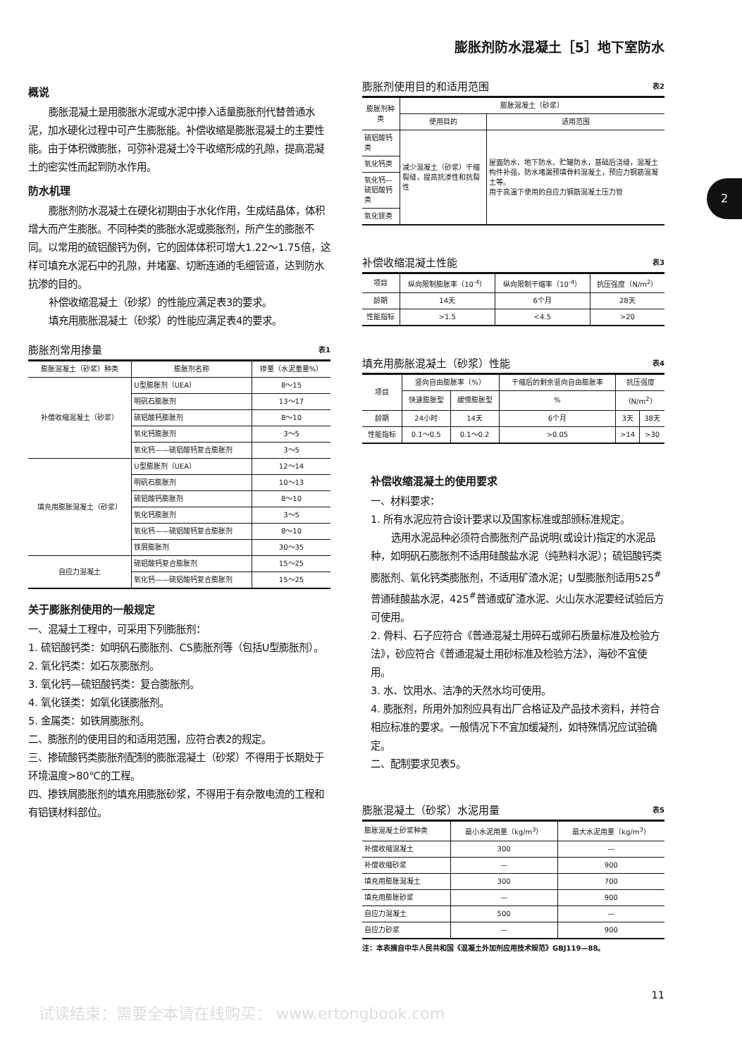膨胀剂防水混凝土［5］地下室防水
2
概说
膨胀混凝土是用膨胀水泥或水泥中掺入适量膨胀剂代替普通水泥，加水硬化过程中可产生膨胀能。补偿收缩是膨胀混凝土的主要性能。由于体积微膨胀，可弥补混凝土冷干收缩形成的孔隙，提高混凝土的密实性而起到防水作用。
防水机理
膨胀剂防水混凝土在硬化初期由于水化作用，生成结晶体，体积增大而产生膨胀。不同种类的膨胀水泥或膨胀剂，所产生的膨胀不同。以常用的硫铝酸钙为例，它的固体体积可增大1.22～1.75倍，这样可填充水泥石中的孔隙，并堵塞、切断连通的毛细管道，达到防水抗渗的目的。
补偿收缩混凝土（砂浆）的性能应满足表3的要求。
填充用膨胀混凝土（砂浆）的性能应满足表4的要求。
膨胀剂常用掺量 表1
| 膨胀混凝土（砂浆）种类 | 膨胀剂名称 | 掺量（水泥重量%） |
| --- | --- | --- |
| 补偿收缩混凝土（砂浆） | U型膨胀剂（UEA） | 8～15 |
| | 明矾石膨胀剂 | 13～17 |
| | 硫铝酸钙膨胀剂 | 8～10 |
| | 氧化钙膨胀剂 | 3～5 |
| | 氧化钙——硫铝酸钙复合膨胀剂 | 3～5 |
| 填充用膨胀混凝土（砂浆） | U型膨胀剂（UEA） | 12～14 |
| | 明矾石膨胀剂 | 10～13 |
| | 硫铝酸钙膨胀剂 | 8～10 |
| | 氧化钙膨胀剂 | 3～5 |
| | 氧化钙——硫铝酸钙复合膨胀剂 | 8～10 |
| | 铁屑膨胀剂 | 30～35 |
| 自应力混凝土 | 硫铝酸钙复合膨胀剂 | 15～25 |
| | 氧化钙——硫铝酸钙复合膨胀剂 | 15～25 |
关于膨胀剂使用的一般规定
一、混凝土工程中，可采用下列膨胀剂：
1. 硫铝酸钙类：如明矾石膨胀剂、CS膨胀剂等（包括U型膨胀剂）。
2. 氧化钙类：如石灰膨胀剂。
3. 氧化钙—硫铝酸钙类：复合膨胀剂。
4. 氧化镁类：如氧化镁膨胀剂。
5. 金属类：如铁屑膨胀剂。
二、膨胀剂的使用目的和适用范围，应符合表2的规定。
三、掺硫酸钙类膨胀剂配制的膨胀混凝土（砂浆）不得用于长期处于环境温度>80℃的工程。
四、掺铁屑膨胀剂的填充用膨胀砂浆，不得用于有杂散电流的工程和有铝镁材料部位。
膨胀剂使用目的和适用范围 表2
| 膨胀剂种类 | 膨胀混凝土（砂浆） | |
| --- | --- | --- |
| | 使用目的 | 适用范围 |
| 硫铝酸钙类 | 减少混凝土（砂浆）干缩裂缝，提高抗渗性和抗裂性 | 屋面防水、地下防水、贮罐防水，基础后浇缝，混凝土构件补强，防水堵漏预填骨料混凝土，预应力钢筋混凝土等。 用于高温下使用的自应力钢筋混凝土压力管 |
| 氧化钙类 | | |
| 氧化钙—硫铝酸钙类 | | |
| 氧化镁类 | | |
补偿收缩混凝土性能 表3
| 项目 | 纵向限制膨胀率（10<sup>-4</sup>） | 纵向限制干缩率（10<sup>-4</sup>） | 抗压强度（N/m<sup>2</sup>） |
| --- | --- | --- | --- |
| 龄期 | 14天 | 6个月 | 28天 |
| 性能指标 | >1.5 | <4.5 | >20 |
填充用膨胀混凝土（砂浆）性能 表4
| 项目 | 竖向自由膨胀率（%） | | 干缩后的剩余竖向自由膨胀率 | 抗压强度 | |
| --- | --- | --- | --- | --- | --- |
| | 快速膨胀型 | 缓慢膨胀型 | % | （N/m<sup>2</sup>） | |
| 龄期 | 24小时 | 14天 | 6个月 | 3天 | 38天 |
| 性能指标 | 0.1～0.5 | 0.1～0.2 | >0.05 | >14 | >30 |
补偿收缩混凝土的使用要求
一、材料要求：
1. 所有水泥应符合设计要求以及国家标准或部颁标准规定。
选用水泥品种必须符合膨胀剂产品说明(或设计)指定的水泥品种，如明矾石膨胀剂不适用硅酸盐水泥（纯熟料水泥）；硫铝酸钙类膨胀剂、氧化钙类膨胀剂，不适用矿渣水泥；U型膨胀剂适用525<sup>#</sup>普通硅酸盐水泥，425<sup>#</sup>普通或矿渣水泥、火山灰水泥要经试验后方可使用。
2. 骨料、石子应符合《普通混凝土用碎石或卵石质量标准及检验方法》，砂应符合《普通混凝土用砂标准及检验方法》，海砂不宜使用。
3. 水、饮用水、洁净的天然水均可使用。
4. 膨胀剂，所用外加剂应具有出厂合格证及产品技术资料，并符合相应标准的要求。一般情况下不宜加缓凝剂，如特殊情况应试验确定。
二、配制要求见表5。
膨胀混凝土（砂浆）水泥用量 表5
| 膨胀混凝土砂浆种类 | 最小水泥用量（kg/m<sup>3</sup>） | 最大水泥用量（kg/m<sup>3</sup>） |
| --- | --- | --- |
| 补偿收缩混凝土 | 300 | — |
| 补偿收缩砂浆 | — | 900 |
| 填充用膨胀混凝土 | 300 | 700 |
| 填充用膨胀砂浆 | — | 900 |
| 自应力混凝土 | 500 | — |
| 自应力砂浆 | — | 900 |
注：本表摘自中华人民共和国《混凝土外加剂应用技术规范》GBJ119—88。
11
试读结束：需要全本请在线购买： www.ertongbook.com